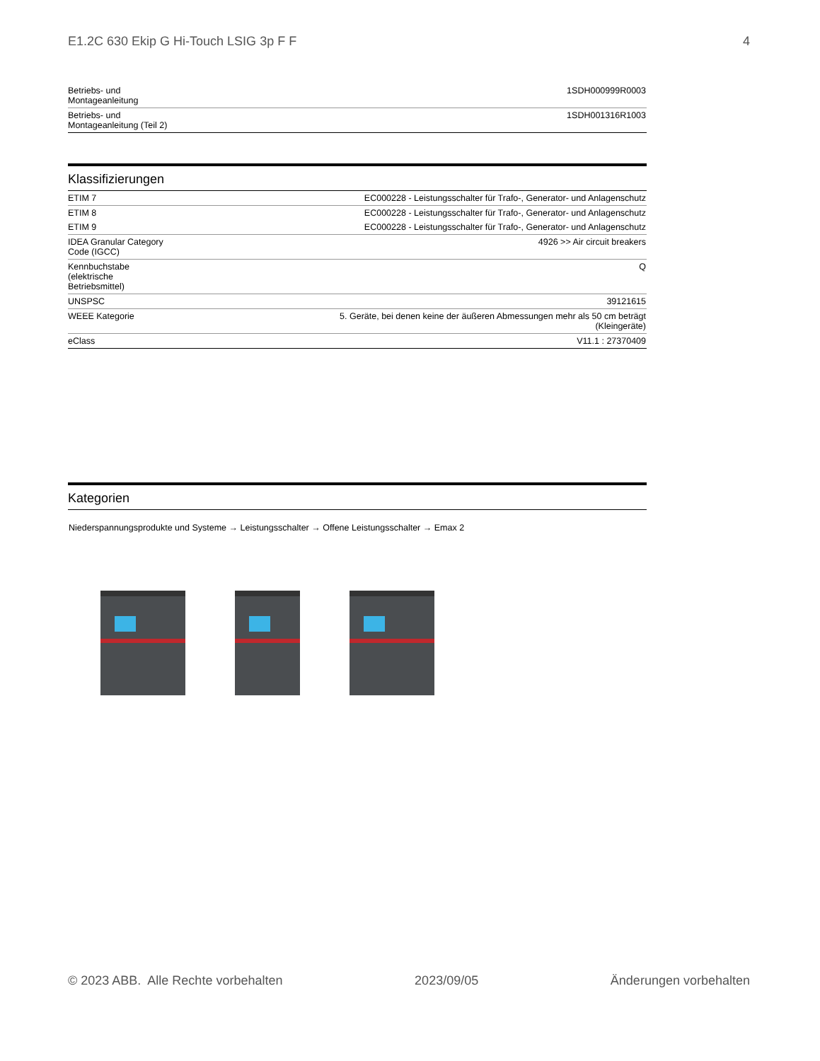E1.2C 630 Ekip G Hi-Touch LSIG 3p F F 4
| Betriebs- und Montageanleitung | 1SDH000999R0003 |
| Betriebs- und Montageanleitung (Teil 2) | 1SDH001316R1003 |
Klassifizierungen
| ETIM 7 | EC000228 - Leistungsschalter für Trafo-, Generator- und Anlagenschutz |
| ETIM 8 | EC000228 - Leistungsschalter für Trafo-, Generator- und Anlagenschutz |
| ETIM 9 | EC000228 - Leistungsschalter für Trafo-, Generator- und Anlagenschutz |
| IDEA Granular Category Code (IGCC) | 4926 >> Air circuit breakers |
| Kennbuchstabe (elektrische Betriebsmittel) | Q |
| UNSPSC | 39121615 |
| WEEE Kategorie | 5. Geräte, bei denen keine der äußeren Abmessungen mehr als 50 cm beträgt (Kleingeräte) |
| eClass | V11.1 : 27370409 |
Kategorien
Niederspannungsprodukte und Systeme → Leistungsschalter → Offene Leistungsschalter → Emax 2
© 2023 ABB. Alle Rechte vorbehalten 2023/09/05 Änderungen vorbehalten